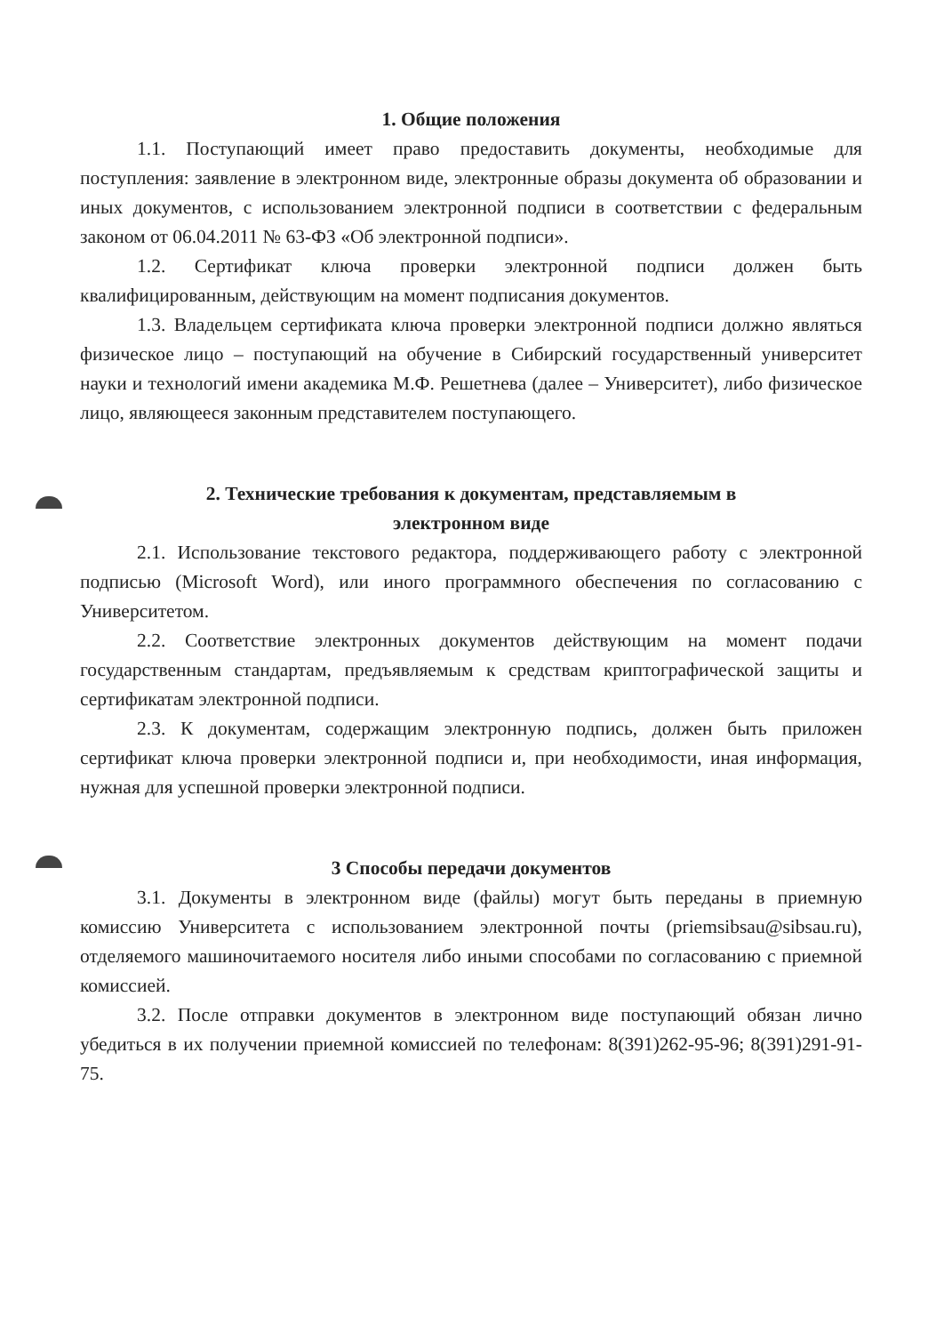1. Общие положения
1.1. Поступающий имеет право предоставить документы, необходимые для поступления: заявление в электронном виде, электронные образы документа об образовании и иных документов, с использованием электронной подписи в соответствии с федеральным законом от 06.04.2011 № 63-ФЗ «Об электронной подписи».
1.2. Сертификат ключа проверки электронной подписи должен быть квалифицированным, действующим на момент подписания документов.
1.3. Владельцем сертификата ключа проверки электронной подписи должно являться физическое лицо – поступающий на обучение в Сибирский государственный университет науки и технологий имени академика М.Ф. Решетнева (далее – Университет), либо физическое лицо, являющееся законным представителем поступающего.
2. Технические требования к документам, представляемым в
электронном виде
2.1. Использование текстового редактора, поддерживающего работу с электронной подписью (Microsoft Word), или иного программного обеспечения по согласованию с Университетом.
2.2. Соответствие электронных документов действующим на момент подачи государственным стандартам, предъявляемым к средствам криптографической защиты и сертификатам электронной подписи.
2.3. К документам, содержащим электронную подпись, должен быть приложен сертификат ключа проверки электронной подписи и, при необходимости, иная информация, нужная для успешной проверки электронной подписи.
3 Способы передачи документов
3.1. Документы в электронном виде (файлы) могут быть переданы в приемную комиссию Университета с использованием электронной почты (priemsibsau@sibsau.ru), отделяемого машиночитаемого носителя либо иными способами по согласованию с приемной комиссией.
3.2. После отправки документов в электронном виде поступающий обязан лично убедиться в их получении приемной комиссией по телефонам: 8(391)262-95-96; 8(391)291-91-75.